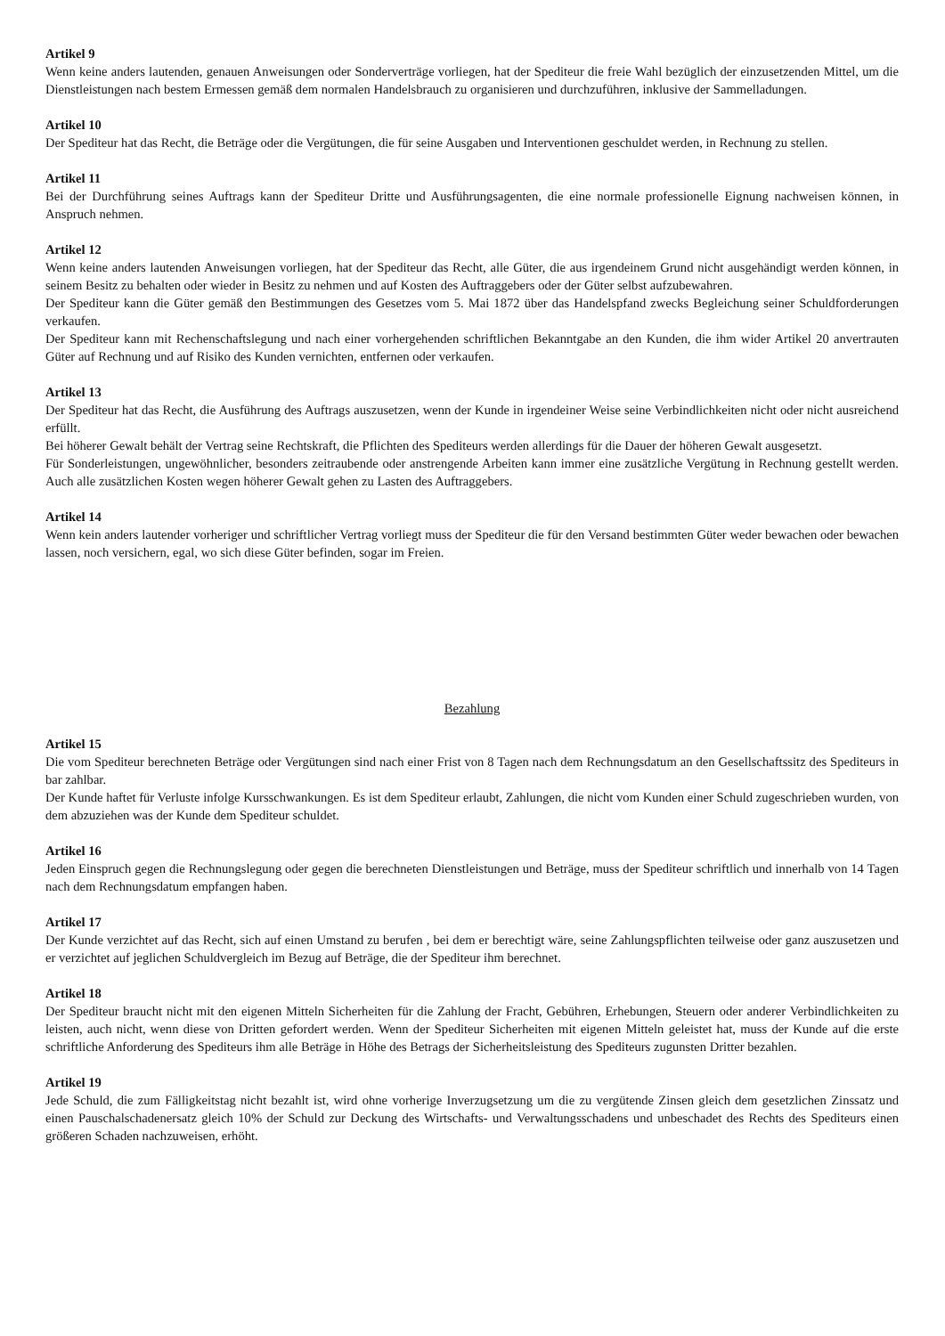Artikel 9
Wenn keine anders lautenden, genauen Anweisungen oder Sonderverträge vorliegen, hat der Spediteur die freie Wahl bezüglich der einzusetzenden Mittel, um die Dienstleistungen nach bestem Ermessen gemäß dem normalen Handelsbrauch zu organisieren und durchzuführen, inklusive der Sammelladungen.
Artikel 10
Der Spediteur hat das Recht, die Beträge oder die Vergütungen, die für seine Ausgaben und Interventionen geschuldet werden, in Rechnung zu stellen.
Artikel 11
Bei der Durchführung seines Auftrags kann der Spediteur Dritte und Ausführungsagenten, die eine normale professionelle Eignung nachweisen können, in Anspruch nehmen.
Artikel 12
Wenn keine anders lautenden Anweisungen vorliegen, hat der Spediteur das Recht, alle Güter, die aus irgendeinem Grund nicht ausgehändigt werden können, in seinem Besitz zu behalten oder wieder in Besitz zu nehmen und auf Kosten des Auftraggebers oder der Güter selbst aufzubewahren.
Der Spediteur kann die Güter gemäß den Bestimmungen des Gesetzes vom 5. Mai 1872 über das Handelspfand zwecks Begleichung seiner Schuldforderungen verkaufen.
Der Spediteur kann mit Rechenschaftslegung und nach einer vorhergehenden schriftlichen Bekanntgabe an den Kunden, die ihm wider Artikel 20 anvertrauten Güter auf Rechnung und auf Risiko des Kunden vernichten, entfernen oder verkaufen.
Artikel 13
Der Spediteur hat das Recht, die Ausführung des Auftrags auszusetzen, wenn der Kunde in irgendeiner Weise seine Verbindlichkeiten nicht oder nicht ausreichend erfüllt.
Bei höherer Gewalt behält der Vertrag seine Rechtskraft, die Pflichten des Spediteurs werden allerdings für die Dauer der höheren Gewalt ausgesetzt.
Für Sonderleistungen, ungewöhnlicher, besonders zeitraubende oder anstrengende Arbeiten kann immer eine zusätzliche Vergütung in Rechnung gestellt werden. Auch alle zusätzlichen Kosten wegen höherer Gewalt gehen zu Lasten des Auftraggebers.
Artikel 14
Wenn kein anders lautender vorheriger und schriftlicher Vertrag vorliegt muss der Spediteur die für den Versand bestimmten Güter weder bewachen oder bewachen lassen, noch versichern, egal, wo sich diese Güter befinden, sogar im Freien.
Bezahlung
Artikel 15
Die vom Spediteur berechneten Beträge oder Vergütungen sind nach einer Frist von 8 Tagen nach dem Rechnungsdatum an den Gesellschaftssitz des Spediteurs in bar zahlbar.
Der Kunde haftet für Verluste infolge Kursschwankungen. Es ist dem Spediteur erlaubt, Zahlungen, die nicht vom Kunden einer Schuld zugeschrieben wurden, von dem abzuziehen was der Kunde dem Spediteur schuldet.
Artikel 16
Jeden Einspruch gegen die Rechnungslegung oder gegen die berechneten Dienstleistungen und Beträge, muss der Spediteur schriftlich und innerhalb von 14 Tagen nach dem Rechnungsdatum empfangen haben.
Artikel 17
Der Kunde verzichtet auf das Recht, sich auf einen Umstand zu berufen , bei dem er berechtigt wäre, seine Zahlungspflichten teilweise oder ganz auszusetzen und er verzichtet auf jeglichen Schuldvergleich im Bezug auf Beträge, die der Spediteur ihm berechnet.
Artikel 18
Der Spediteur braucht nicht mit den eigenen Mitteln Sicherheiten für die Zahlung der Fracht, Gebühren, Erhebungen, Steuern oder anderer Verbindlichkeiten zu leisten, auch nicht, wenn diese von Dritten gefordert werden. Wenn der Spediteur Sicherheiten mit eigenen Mitteln geleistet hat, muss der Kunde auf die erste schriftliche Anforderung des Spediteurs ihm alle Beträge in Höhe des Betrags der Sicherheitsleistung des Spediteurs zugunsten Dritter bezahlen.
Artikel 19
Jede Schuld, die zum Fälligkeitstag nicht bezahlt ist, wird ohne vorherige Inverzugsetzung um die zu vergütende Zinsen gleich dem gesetzlichen Zinssatz und einen Pauschalschadenersatz gleich 10% der Schuld zur Deckung des Wirtschafts- und Verwaltungsschadens und unbeschadet des Rechts des Spediteurs einen größeren Schaden nachzuweisen, erhöht.